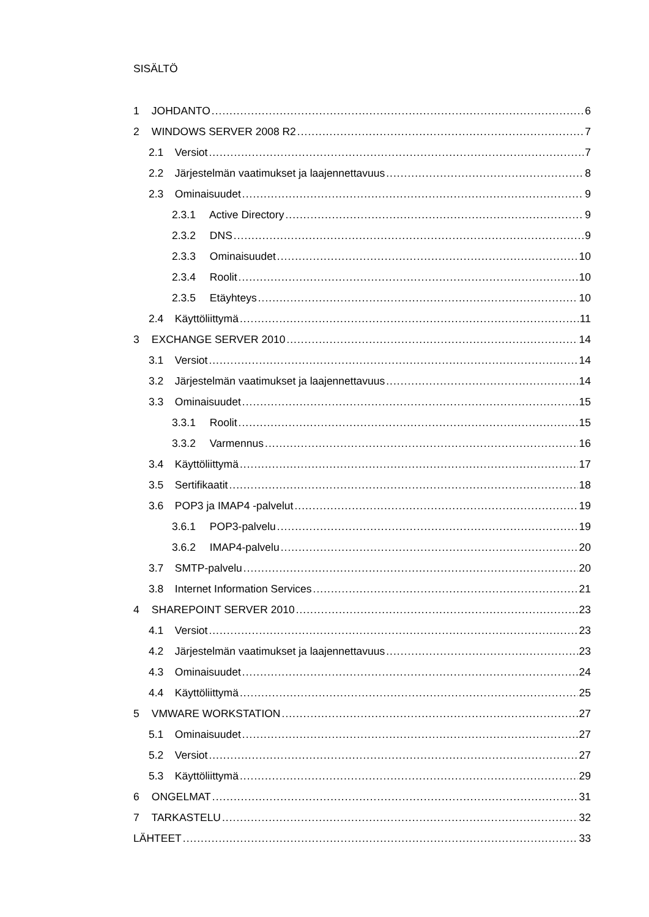SISÄLTÖ
1 JOHDANTO 6
2 WINDOWS SERVER 2008 R2 7
2.1 Versiot 7
2.2 Järjestelmän vaatimukset ja laajennettavuus 8
2.3 Ominaisuudet 9
2.3.1 Active Directory 9
2.3.2 DNS 9
2.3.3 Ominaisuudet 10
2.3.4 Roolit 10
2.3.5 Etäyhteys 10
2.4 Käyttöliittymä 11
3 EXCHANGE SERVER 2010 14
3.1 Versiot 14
3.2 Järjestelmän vaatimukset ja laajennettavuus 14
3.3 Ominaisuudet 15
3.3.1 Roolit 15
3.3.2 Varmennus 16
3.4 Käyttöliittymä 17
3.5 Sertifikaatit 18
3.6 POP3 ja IMAP4 -palvelut 19
3.6.1 POP3-palvelu 19
3.6.2 IMAP4-palvelu 20
3.7 SMTP-palvelu 20
3.8 Internet Information Services 21
4 SHAREPOINT SERVER 2010 23
4.1 Versiot 23
4.2 Järjestelmän vaatimukset ja laajennettavuus 23
4.3 Ominaisuudet 24
4.4 Käyttöliittymä 25
5 VMWARE WORKSTATION 27
5.1 Ominaisuudet 27
5.2 Versiot 27
5.3 Käyttöliittymä 29
6 ONGELMAT 31
7 TARKASTELU 32
LÄHTEET 33